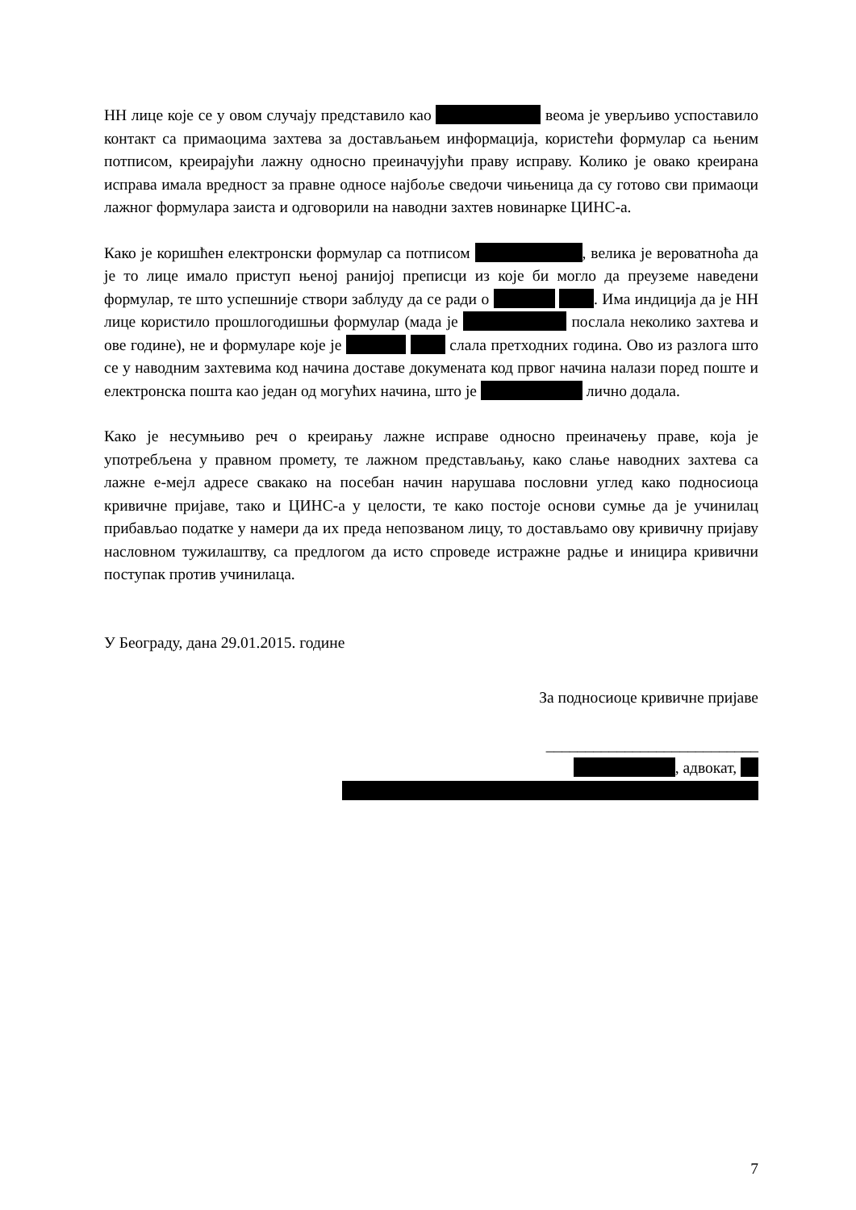НН лице које се у овом случају представило као веома је уверљиво успоставило контакт са примаоцима захтева за достављањем информација, користећи формулар са њеним потписом, креирајући лажну односно преиначујући праву исправу. Колико је овако креирана исправа имала вредност за правне односе најбоље сведочи чињеница да су готово сви примаоци лажног формулара заиста и одговорили на наводни захтев новинарке ЦИНС-а.
Како је коришћен електронски формулар са потписом , велика је вероватноћа да је то лице имало приступ њеној ранијој преписци из које би могло да преуземе наведени формулар, те што успешније створи заблуду да се ради о . Има индиција да је НН лице користило прошлогодишњи формулар (мада је послала неколико захтева и ове године), не и формуларе које је слала претходних година. Ово из разлога што се у наводним захтевима код начина доставе докумената код првог начина налази поред поште и електронска пошта као један од могућих начина, што је лично додала.
Како је несумњиво реч о креирању лажне исправе односно преиначењу праве, која је употребљена у правном промету, те лажном представљању, како слање наводних захтева са лажне е-мејл адресе свакако на посебан начин нарушава пословни углед како подносиоца кривичне пријаве, тако и ЦИНС-а у целости, те како постоје основи сумње да је учинилац прибављао податке у намери да их преда непозваном лицу, то достављамо ову кривичну пријаву насловном тужилаштву, са предлогом да исто спроведе истражне радње и иницира кривични поступак против учинилаца.
У Београду, дана 29.01.2015. године
За подносиоце кривичне пријаве
___________________________
, адвокат,
7